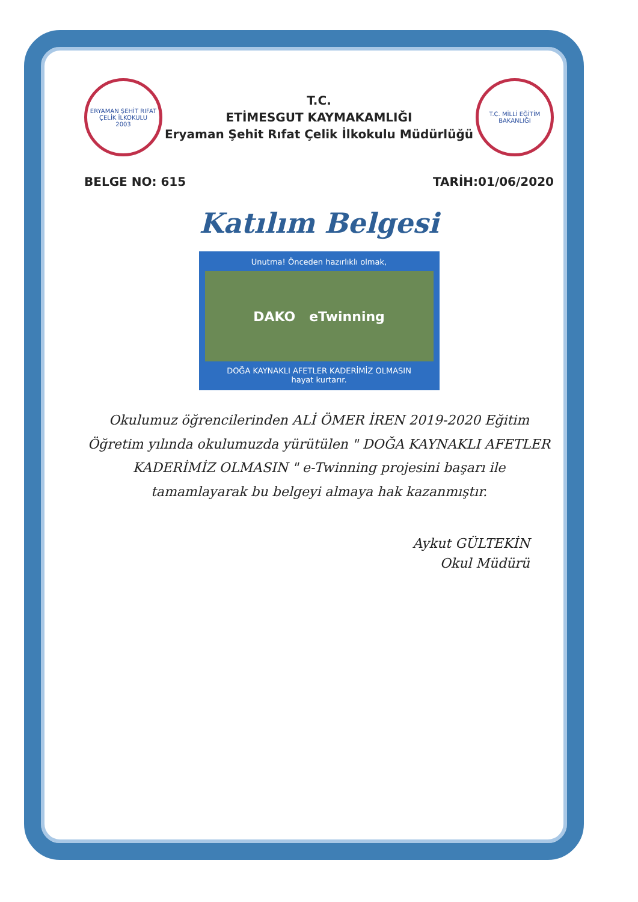ERYAMAN ŞEHİT RIFAT ÇELİK İLKOKULU
2003
T.C.
ETİMESGUT KAYMAKAMLIĞI
Eryaman Şehit Rıfat Çelik İlkokulu Müdürlüğü
T.C. MİLLİ EĞİTİM BAKANLIĞI
BELGE NO: 615 TARİH:01/06/2020
Katılım Belgesi
Unutma! Önceden hazırlıklı olmak,
DAKO eTwinning
DOĞA KAYNAKLI AFETLER KADERİMİZ OLMASIN
hayat kurtarır.
Okulumuz öğrencilerinden ALİ ÖMER İREN 2019-2020 Eğitim Öğretim yılında okulumuzda yürütülen " DOĞA KAYNAKLI AFETLER KADERİMİZ OLMASIN " e-Twinning projesini başarı ile tamamlayarak bu belgeyi almaya hak kazanmıştır.
Aykut GÜLTEKİN
Okul Müdürü